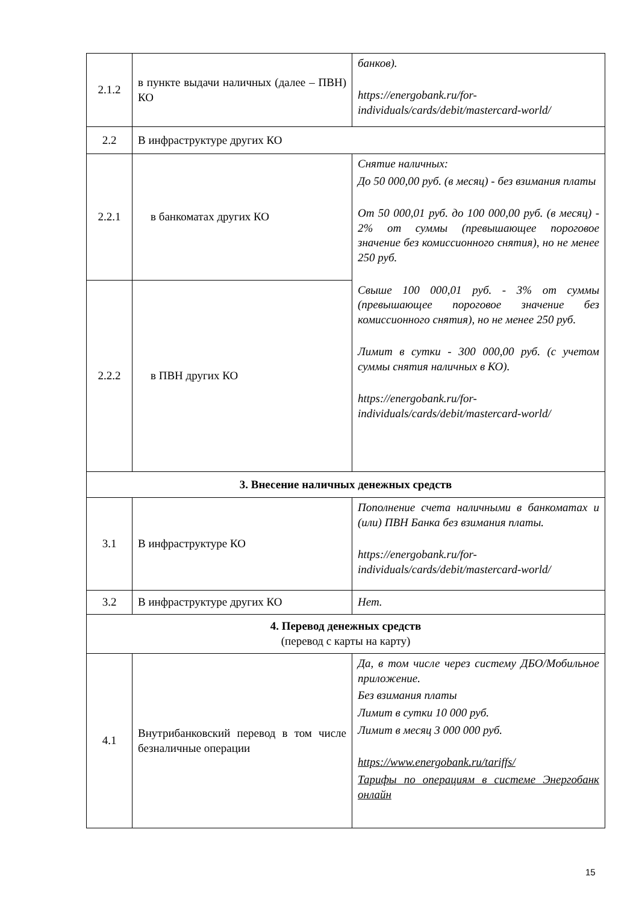| 2.1.2 | в пункте выдачи наличных (далее – ПВН) КО | банков). https://energobank.ru/for-individuals/cards/debit/mastercard-world/ |
| 2.2 | В инфраструктуре других КО | |
| 2.2.1 | в банкоматах других КО | Снятие наличных: До 50 000,00 руб. (в месяц) - без взимания платы От 50 000,01 руб. до 100 000,00 руб. (в месяц) - 2% от суммы (превышающее пороговое значение без комиссионного снятия), но не менее 250 руб. Свыше 100 000,01 руб. - 3% от суммы (превышающее пороговое значение без комиссионного снятия), но не менее 250 руб. Лимит в сутки - 300 000,00 руб. (с учетом суммы снятия наличных в КО). https://energobank.ru/for-individuals/cards/debit/mastercard-world/ |
| 2.2.2 | в ПВН других КО | |
| 3. Внесение наличных денежных средств | | |
| 3.1 | В инфраструктуре КО | Пополнение счета наличными в банкоматах и (или) ПВН Банка без взимания платы. https://energobank.ru/for-individuals/cards/debit/mastercard-world/ |
| 3.2 | В инфраструктуре других КО | Нет. |
| 4. Перевод денежных средств (перевод с карты на карту) | | |
| 4.1 | Внутрибанковский перевод в том числе безналичные операции | Да, в том числе через систему ДБО/Мобильное приложение. Без взимания платы Лимит в сутки 10 000 руб. Лимит в месяц 3 000 000 руб. https://www.energobank.ru/tariffs/ Тарифы по операциям в системе Энергобанк онлайн |
15